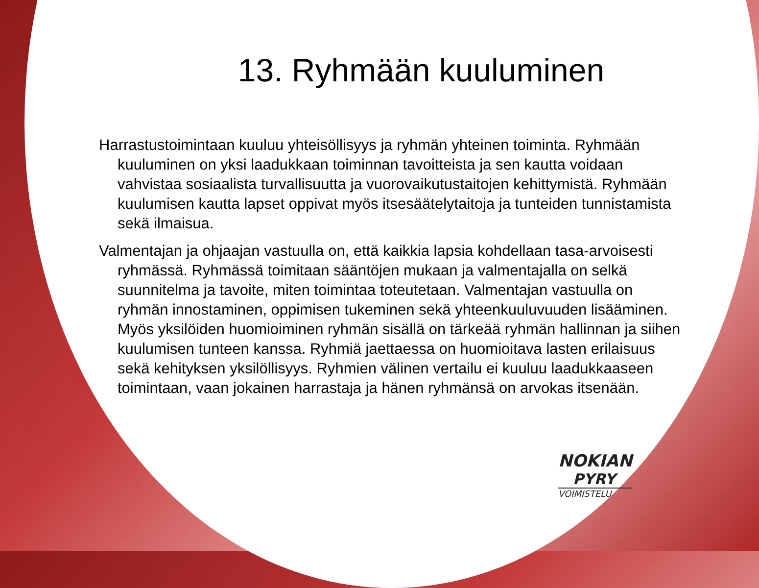13. Ryhmään kuuluminen
Harrastustoimintaan kuuluu yhteisöllisyys ja ryhmän yhteinen toiminta. Ryhmään kuuluminen on yksi laadukkaan toiminnan tavoitteista ja sen kautta voidaan vahvistaa sosiaalista turvallisuutta ja vuorovaikutustaitojen kehittymistä. Ryhmään kuulumisen kautta lapset oppivat myös itsesäätelytaitoja ja tunteiden tunnistamista sekä ilmaisua.
Valmentajan ja ohjaajan vastuulla on, että kaikkia lapsia kohdellaan tasa-arvoisesti ryhmässä. Ryhmässä toimitaan sääntöjen mukaan ja valmentajalla on selkä suunnitelma ja tavoite, miten toimintaa toteutetaan. Valmentajan vastuulla on ryhmän innostaminen, oppimisen tukeminen sekä yhteenkuuluvuuden lisääminen. Myös yksilöiden huomioiminen ryhmän sisällä on tärkeää ryhmän hallinnan ja siihen kuulumisen tunteen kanssa. Ryhmiä jaettaessa on huomioitava lasten erilaisuus sekä kehityksen yksilöllisyys. Ryhmien välinen vertailu ei kuuluu laadukkaaseen toimintaan, vaan jokainen harrastaja ja hänen ryhmänsä on arvokas itsenään.
NOKIAN
PYRY
VOIMISTELU